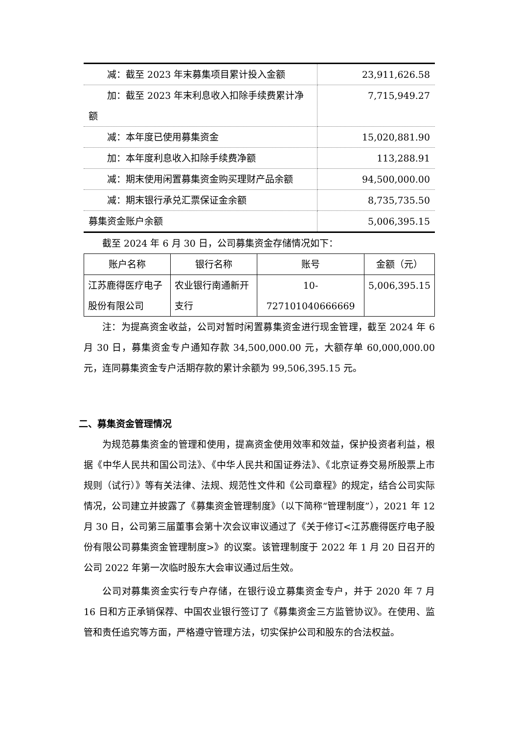| 减：截至 2023 年末募集项目累计投入金额 | 23,911,626.58 |
| 加：截至 2023 年末利息收入扣除手续费累计净额 | 7,715,949.27 |
| 减：本年度已使用募集资金 | 15,020,881.90 |
| 加：本年度利息收入扣除手续费净额 | 113,288.91 |
| 减：期末使用闲置募集资金购买理财产品余额 | 94,500,000.00 |
| 减：期末银行承兑汇票保证金余额 | 8,735,735.50 |
| 募集资金账户余额 | 5,006,395.15 |
截至 2024 年 6 月 30 日，公司募集资金存储情况如下：
| 账户名称 | 银行名称 | 账号 | 金额（元） |
| 江苏鹿得医疗电子股份有限公司 | 农业银行南通新开支行 | 10-727101040666669 | 5,006,395.15 |
注：为提高资金收益，公司对暂时闲置募集资金进行现金管理，截至 2024 年 6 月 30 日，募集资金专户通知存款 34,500,000.00 元，大额存单 60,000,000.00 元，连同募集资金专户活期存款的累计余额为 99,506,395.15 元。
二、募集资金管理情况
为规范募集资金的管理和使用，提高资金使用效率和效益，保护投资者利益，根据《中华人民共和国公司法》、《中华人民共和国证券法》、《北京证券交易所股票上市规则（试行）》等有关法律、法规、规范性文件和《公司章程》的规定，结合公司实际情况，公司建立并披露了《募集资金管理制度》（以下简称“管理制度”），2021 年 12 月 30 日，公司第三届董事会第十次会议审议通过了《关于修订<江苏鹿得医疗电子股份有限公司募集资金管理制度>》的议案。该管理制度于 2022 年 1 月 20 日召开的公司 2022 年第一次临时股东大会审议通过后生效。
公司对募集资金实行专户存储，在银行设立募集资金专户，并于 2020 年 7 月 16 日和方正承销保荐、中国农业银行签订了《募集资金三方监管协议》。在使用、监管和责任追究等方面，严格遵守管理方法，切实保护公司和股东的合法权益。